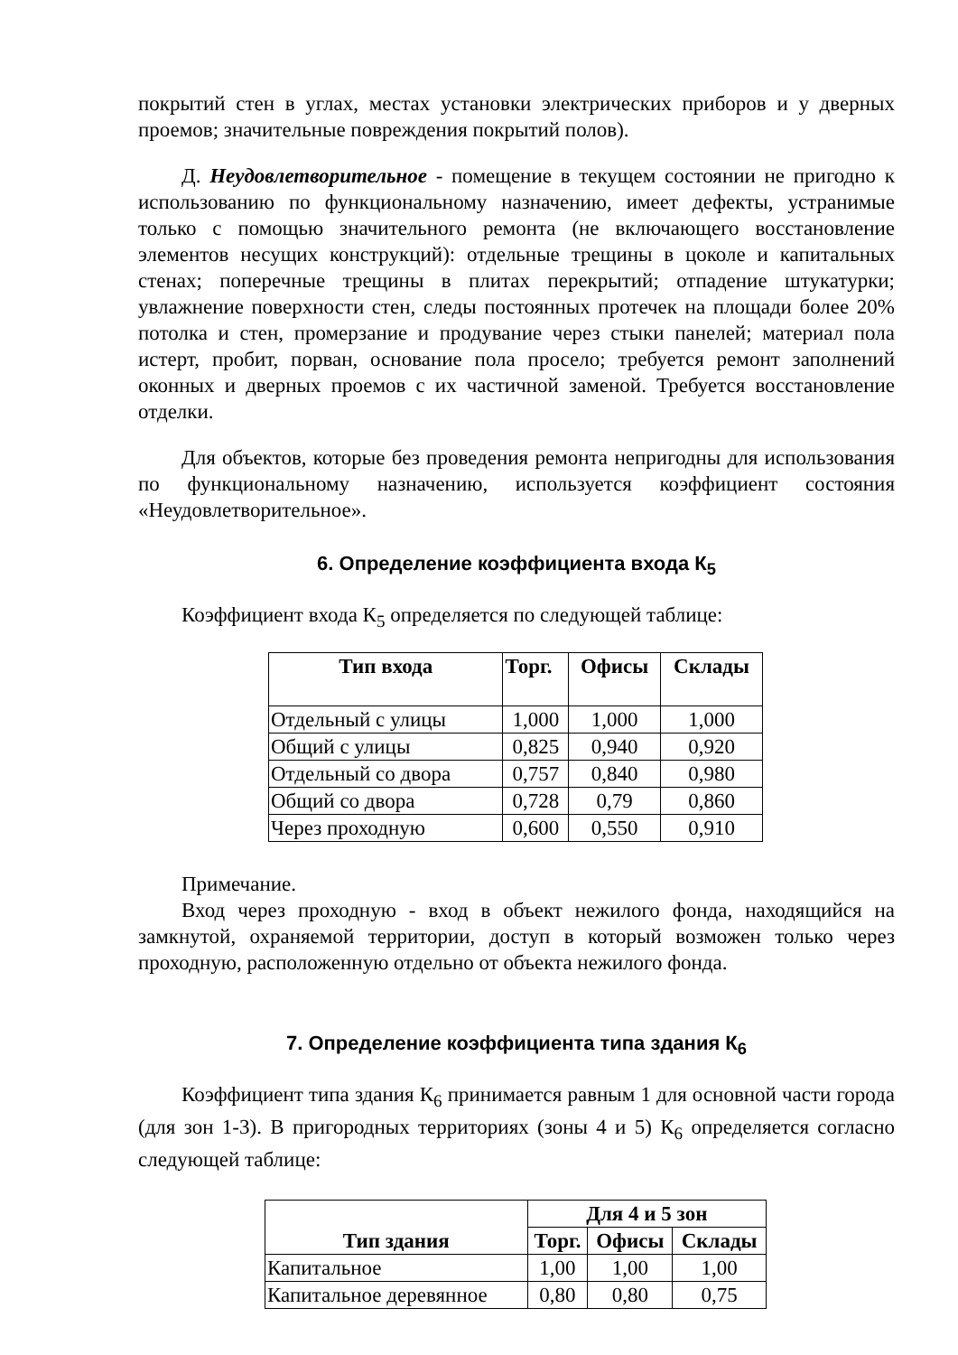покрытий стен в углах, местах установки электрических приборов и у дверных проемов; значительные повреждения покрытий полов).
Д. Неудовлетворительное - помещение в текущем состоянии не пригодно к использованию по функциональному назначению, имеет дефекты, устранимые только с помощью значительного ремонта (не включающего восстановление элементов несущих конструкций): отдельные трещины в цоколе и капитальных стенах; поперечные трещины в плитах перекрытий; отпадение штукатурки; увлажнение поверхности стен, следы постоянных протечек на площади более 20% потолка и стен, промерзание и продувание через стыки панелей; материал пола истерт, пробит, порван, основание пола просело; требуется ремонт заполнений оконных и дверных проемов с их частичной заменой. Требуется восстановление отделки.
Для объектов, которые без проведения ремонта непригодны для использования по функциональному назначению, используется коэффициент состояния «Неудовлетворительное».
6. Определение коэффициента входа К<sub>5</sub>
Коэффициент входа К<sub>5</sub> определяется по следующей таблице:
| Тип входа | Торг. | Офисы | Склады |
| --- | --- | --- | --- |
| Отдельный с улицы | 1,000 | 1,000 | 1,000 |
| Общий с улицы | 0,825 | 0,940 | 0,920 |
| Отдельный со двора | 0,757 | 0,840 | 0,980 |
| Общий со двора | 0,728 | 0,79 | 0,860 |
| Через проходную | 0,600 | 0,550 | 0,910 |
Примечание.
Вход через проходную - вход в объект нежилого фонда, находящийся на замкнутой, охраняемой территории, доступ в который возможен только через проходную, расположенную отдельно от объекта нежилого фонда.
7. Определение коэффициента типа здания К<sub>6</sub>
Коэффициент типа здания К<sub>6</sub> принимается равным 1 для основной части города (для зон 1-3). В пригородных территориях (зоны 4 и 5) К<sub>6</sub> определяется согласно следующей таблице:
| Тип здания | Для 4 и 5 зон | | |
| --- | --- | --- | --- |
| | Торг. | Офисы | Склады |
| Капитальное | 1,00 | 1,00 | 1,00 |
| Капитальное деревянное | 0,80 | 0,80 | 0,75 |